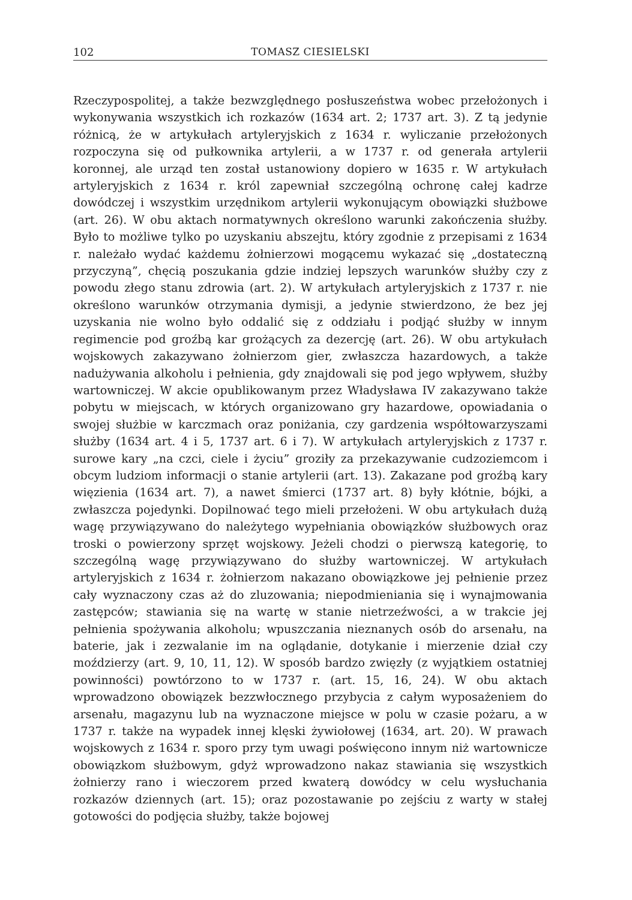102 TOMASZ CIESIELSKI
Rzeczypospolitej, a także bezwzględnego posłuszeństwa wobec przełożonych i wykonywania wszystkich ich rozkazów (1634 art. 2; 1737 art. 3). Z tą jedynie różnicą, że w artykułach artyleryjskich z 1634 r. wyliczanie przełożonych rozpoczyna się od pułkownika artylerii, a w 1737 r. od generała artylerii koronnej, ale urząd ten został ustanowiony dopiero w 1635 r. W artykułach artyleryjskich z 1634 r. król zapewniał szczególną ochronę całej kadrze dowódczej i wszystkim urzędnikom artylerii wykonującym obowiązki służbowe (art. 26). W obu aktach normatywnych określono warunki zakończenia służby. Było to możliwe tylko po uzyskaniu abszejtu, który zgodnie z przepisami z 1634 r. należało wydać każdemu żołnierzowi mogącemu wykazać się „dostateczną przyczyną”, chęcią poszukania gdzie indziej lepszych warunków służby czy z powodu złego stanu zdrowia (art. 2). W artykułach artyleryjskich z 1737 r. nie określono warunków otrzymania dymisji, a jedynie stwierdzono, że bez jej uzyskania nie wolno było oddalić się z oddziału i podjąć służby w innym regimencie pod groźbą kar grożących za dezercję (art. 26). W obu artykułach wojskowych zakazywano żołnierzom gier, zwłaszcza hazardowych, a także nadużywania alkoholu i pełnienia, gdy znajdowali się pod jego wpływem, służby wartowniczej. W akcie opublikowanym przez Władysława IV zakazywano także pobytu w miejscach, w których organizowano gry hazardowe, opowiadania o swojej służbie w karczmach oraz poniżania, czy gardzenia współtowarzyszami służby (1634 art. 4 i 5, 1737 art. 6 i 7). W artykułach artyleryjskich z 1737 r. surowe kary „na czci, ciele i życiu” groziły za przekazywanie cudzoziemcom i obcym ludziom informacji o stanie artylerii (art. 13). Zakazane pod groźbą kary więzienia (1634 art. 7), a nawet śmierci (1737 art. 8) były kłótnie, bójki, a zwłaszcza pojedynki. Dopilnować tego mieli przełożeni. W obu artykułach dużą wagę przywiązywano do należytego wypełniania obowiązków służbowych oraz troski o powierzony sprzęt wojskowy. Jeżeli chodzi o pierwszą kategorię, to szczególną wagę przywiązywano do służby wartowniczej. W artykułach artyleryjskich z 1634 r. żołnierzom nakazano obowiązkowe jej pełnienie przez cały wyznaczony czas aż do zluzowania; niepodmieniania się i wynajmowania zastępców; stawiania się na wartę w stanie nietrzeźwości, a w trakcie jej pełnienia spożywania alkoholu; wpuszczania nieznanych osób do arsenału, na baterie, jak i zezwalanie im na oglądanie, dotykanie i mierzenie dział czy moździerzy (art. 9, 10, 11, 12). W sposób bardzo zwięzły (z wyjątkiem ostatniej powinności) powtórzono to w 1737 r. (art. 15, 16, 24). W obu aktach wprowadzono obowiązek bezzwłocznego przybycia z całym wyposażeniem do arsenału, magazynu lub na wyznaczone miejsce w polu w czasie pożaru, a w 1737 r. także na wypadek innej klęski żywiołowej (1634, art. 20). W prawach wojskowych z 1634 r. sporo przy tym uwagi poświęcono innym niż wartownicze obowiązkom służbowym, gdyż wprowadzono nakaz stawiania się wszystkich żołnierzy rano i wieczorem przed kwaterą dowódcy w celu wysłuchania rozkazów dziennych (art. 15); oraz pozostawanie po zejściu z warty w stałej gotowości do podjęcia służby, także bojowej